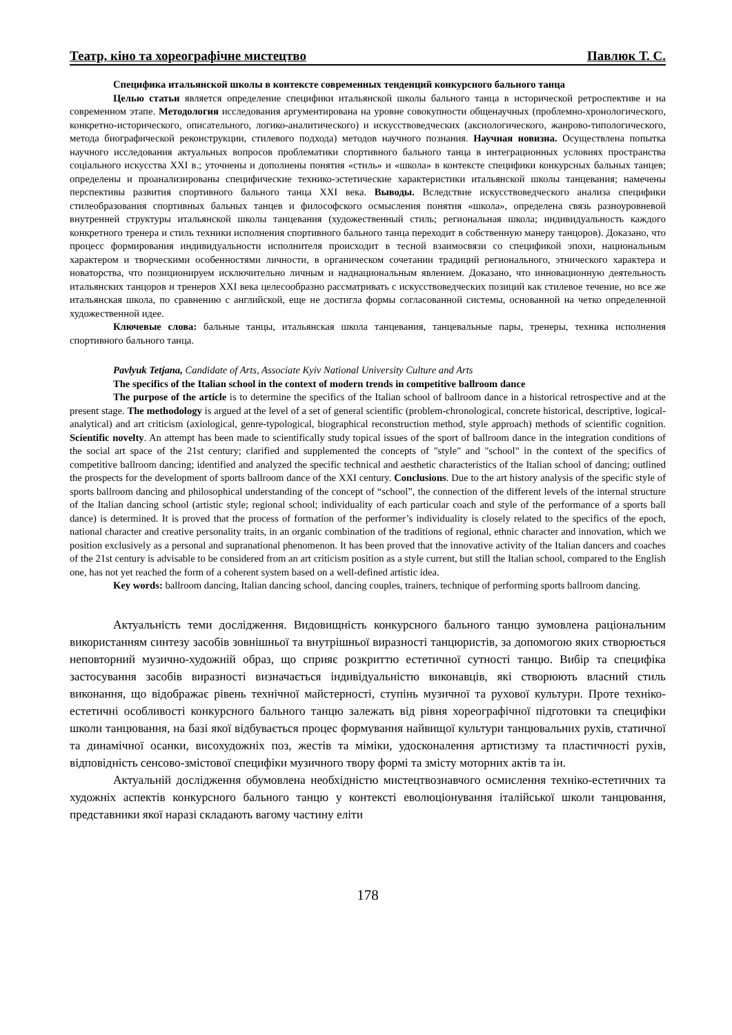Театр, кіно та хореографічне мистецтво Павлюк Т. С.
Специфика итальянской школы в контексте современных тенденций конкурсного бального танца
Целью статьи является определение специфики итальянской школы бального танца в исторической ретроспективе и на современном этапе. Методология исследования аргументирована на уровне совокупности общенаучных (проблемно-хронологического, конкретно-исторического, описательного, логико-аналитического) и искусствоведческих (аксиологического, жанрово-типологического, метода биографической реконструкции, стилевого подхода) методов научного познания. Научная новизна. Осуществлена попытка научного исследования актуальных вопросов проблематики спортивного бального танца в интеграционных условиях пространства соціального искусства XXI в.; уточнены и дополнены понятия «стиль» и «школа» в контексте специфики конкурсных бальных танцев; определены и проанализированы специфические технико-эстетические характеристики итальянской школы танцевания; намечены перспективы развития спортивного бального танца XXI века. Выводы. Вследствие искусствоведческого анализа специфики стилеобразования спортивных бальных танцев и философского осмысления понятия «школа», определена связь разноуровневой внутренней структуры итальянской школы танцевания (художественный стиль; региональная школа; индивидуальность каждого конкретного тренера и стиль техники исполнения спортивного бального танца переходит в собственную манеру танцоров). Доказано, что процесс формирования индивидуальности исполнителя происходит в тесной взаимосвязи со спецификой эпохи, национальным характером и творческими особенностями личности, в органическом сочетании традиций регионального, этнического характера и новаторства, что позиционируем исключительно личным и наднациональным явлением. Доказано, что инновационную деятельность итальянских танцоров и тренеров XXI века целесообразно рассматривать с искусствоведческих позиций как стилевое течение, но все же итальянская школа, по сравнению с английской, еще не достигла формы согласованной системы, основанной на четко определенной художественной идее.
Ключевые слова: бальные танцы, итальянская школа танцевания, танцевальные пары, тренеры, техника исполнения спортивного бального танца.
Pavlyuk Tetjana, Candidate of Arts, Associate Kyiv National University Culture and Arts
The specifics of the Italian school in the context of modern trends in competitive ballroom dance
The purpose of the article is to determine the specifics of the Italian school of ballroom dance in a historical retrospective and at the present stage. The methodology is argued at the level of a set of general scientific (problem-chronological, concrete historical, descriptive, logical-analytical) and art criticism (axiological, genre-typological, biographical reconstruction method, style approach) methods of scientific cognition. Scientific novelty. An attempt has been made to scientifically study topical issues of the sport of ballroom dance in the integration conditions of the social art space of the 21st century; clarified and supplemented the concepts of "style" and "school" in the context of the specifics of competitive ballroom dancing; identified and analyzed the specific technical and aesthetic characteristics of the Italian school of dancing; outlined the prospects for the development of sports ballroom dance of the XXI century. Conclusions. Due to the art history analysis of the specific style of sports ballroom dancing and philosophical understanding of the concept of “school”, the connection of the different levels of the internal structure of the Italian dancing school (artistic style; regional school; individuality of each particular coach and style of the performance of a sports ball dance) is determined. It is proved that the process of formation of the performer’s individuality is closely related to the specifics of the epoch, national character and creative personality traits, in an organic combination of the traditions of regional, ethnic character and innovation, which we position exclusively as a personal and supranational phenomenon. It has been proved that the innovative activity of the Italian dancers and coaches of the 21st century is advisable to be considered from an art criticism position as a style current, but still the Italian school, compared to the English one, has not yet reached the form of a coherent system based on a well-defined artistic idea.
Key words: ballroom dancing, Italian dancing school, dancing couples, trainers, technique of performing sports ballroom dancing.
Актуальність теми дослідження. Видовищність конкурсного бального танцю зумовлена раціональним використанням синтезу засобів зовнішньої та внутрішньої виразності танцюристів, за допомогою яких створюється неповторний музично-художній образ, що сприяє розкриттю естетичної сутності танцю. Вибір та специфіка застосування засобів виразності визначається індивідуальністю виконавців, які створюють власний стиль виконання, що відображає рівень технічної майстерності, ступінь музичної та рухової культури. Проте техніко-естетичні особливості конкурсного бального танцю залежать від рівня хореографічної підготовки та специфіки школи танцювання, на базі якої відбувається процес формування найвищої культури танцювальних рухів, статичної та динамічної осанки, висохудожніх поз, жестів та міміки, удосконалення артистизму та пластичності рухів, відповідність сенсово-змістової специфіки музичного твору формі та змісту моторних актів та ін.
Актуальній дослідження обумовлена необхідністю мистецтвознавчого осмислення техніко-естетичних та художніх аспектів конкурсного бального танцю у контексті еволюціонування італійської школи танцювання, представники якої наразі складають вагому частину еліти
178